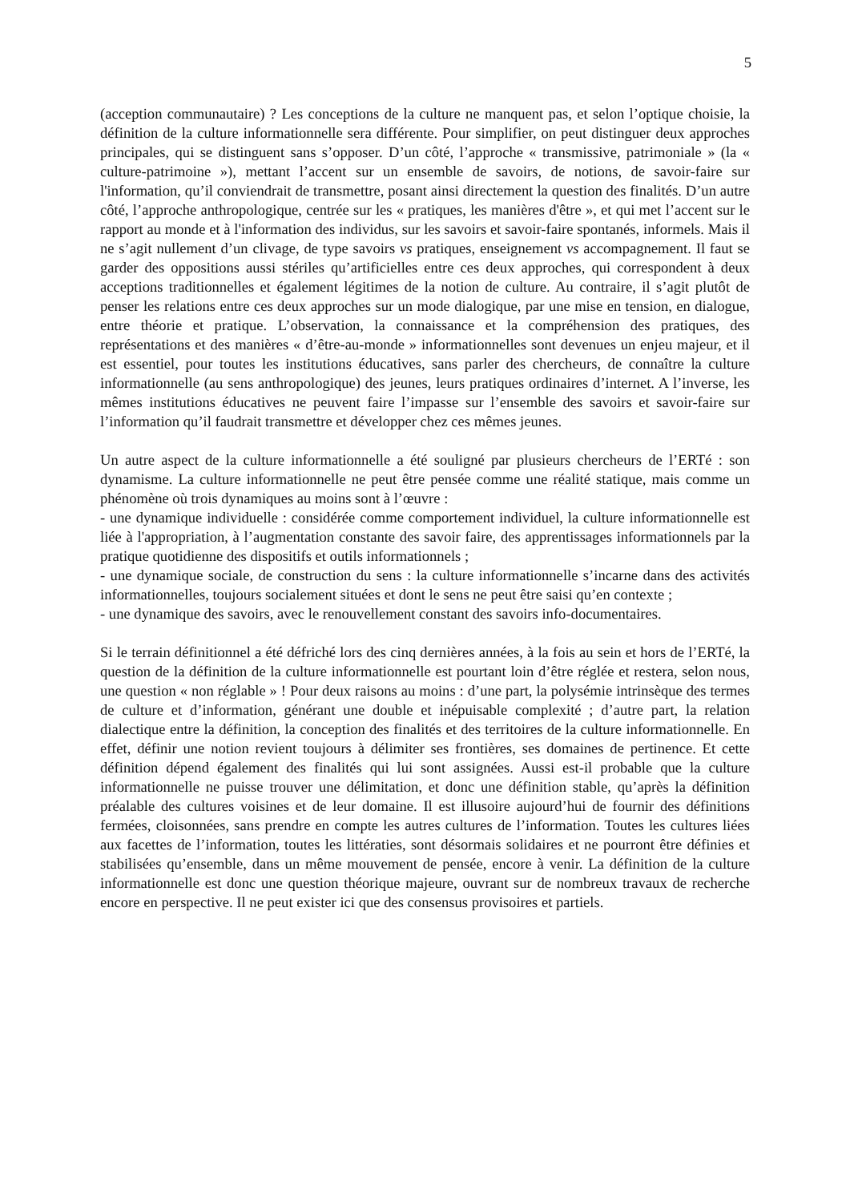5
(acception communautaire) ? Les conceptions de la culture ne manquent pas, et selon l’optique choisie, la définition de la culture informationnelle sera différente. Pour simplifier, on peut distinguer deux approches principales, qui se distinguent sans s’opposer. D’un côté, l’approche « transmissive, patrimoniale » (la « culture-patrimoine »), mettant l’accent sur un ensemble de savoirs, de notions, de savoir-faire sur l'information, qu’il conviendrait de transmettre, posant ainsi directement la question des finalités. D’un autre côté, l’approche anthropologique, centrée sur les « pratiques, les manières d'être », et qui met l’accent sur le rapport au monde et à l'information des individus, sur les savoirs et savoir-faire spontanés, informels. Mais il ne s’agit nullement d’un clivage, de type savoirs vs pratiques, enseignement vs accompagnement. Il faut se garder des oppositions aussi stériles qu’artificielles entre ces deux approches, qui correspondent à deux acceptions traditionnelles et également légitimes de la notion de culture. Au contraire, il s’agit plutôt de penser les relations entre ces deux approches sur un mode dialogique, par une mise en tension, en dialogue, entre théorie et pratique. L’observation, la connaissance et la compréhension des pratiques, des représentations et des manières « d’être-au-monde » informationnelles sont devenues un enjeu majeur, et il est essentiel, pour toutes les institutions éducatives, sans parler des chercheurs, de connaître la culture informationnelle (au sens anthropologique) des jeunes, leurs pratiques ordinaires d’internet. A l’inverse, les mêmes institutions éducatives ne peuvent faire l’impasse sur l’ensemble des savoirs et savoir-faire sur l’information qu’il faudrait transmettre et développer chez ces mêmes jeunes.
Un autre aspect de la culture informationnelle a été souligné par plusieurs chercheurs de l’ERTé : son dynamisme. La culture informationnelle ne peut être pensée comme une réalité statique, mais comme un phénomène où trois dynamiques au moins sont à l’œuvre :
- une dynamique individuelle : considérée comme comportement individuel, la culture informationnelle est liée à l'appropriation, à l’augmentation constante des savoir faire, des apprentissages informationnels par la pratique quotidienne des dispositifs et outils informationnels ;
- une dynamique sociale, de construction du sens : la culture informationnelle s’incarne dans des activités informationnelles, toujours socialement situées et dont le sens ne peut être saisi qu’en contexte ;
- une dynamique des savoirs, avec le renouvellement constant des savoirs info-documentaires.
Si le terrain définitionnel a été défriché lors des cinq dernières années, à la fois au sein et hors de l’ERTé, la question de la définition de la culture informationnelle est pourtant loin d’être réglée et restera, selon nous, une question « non réglable » ! Pour deux raisons au moins : d’une part, la polysémie intrinsèque des termes de culture et d’information, générant une double et inépuisable complexité ; d’autre part, la relation dialectique entre la définition, la conception des finalités et des territoires de la culture informationnelle. En effet, définir une notion revient toujours à délimiter ses frontières, ses domaines de pertinence. Et cette définition dépend également des finalités qui lui sont assignées. Aussi est-il probable que la culture informationnelle ne puisse trouver une délimitation, et donc une définition stable, qu’après la définition préalable des cultures voisines et de leur domaine. Il est illusoire aujourd’hui de fournir des définitions fermées, cloisonnées, sans prendre en compte les autres cultures de l’information. Toutes les cultures liées aux facettes de l’information, toutes les littératies, sont désormais solidaires et ne pourront être définies et stabilisées qu’ensemble, dans un même mouvement de pensée, encore à venir. La définition de la culture informationnelle est donc une question théorique majeure, ouvrant sur de nombreux travaux de recherche encore en perspective. Il ne peut exister ici que des consensus provisoires et partiels.